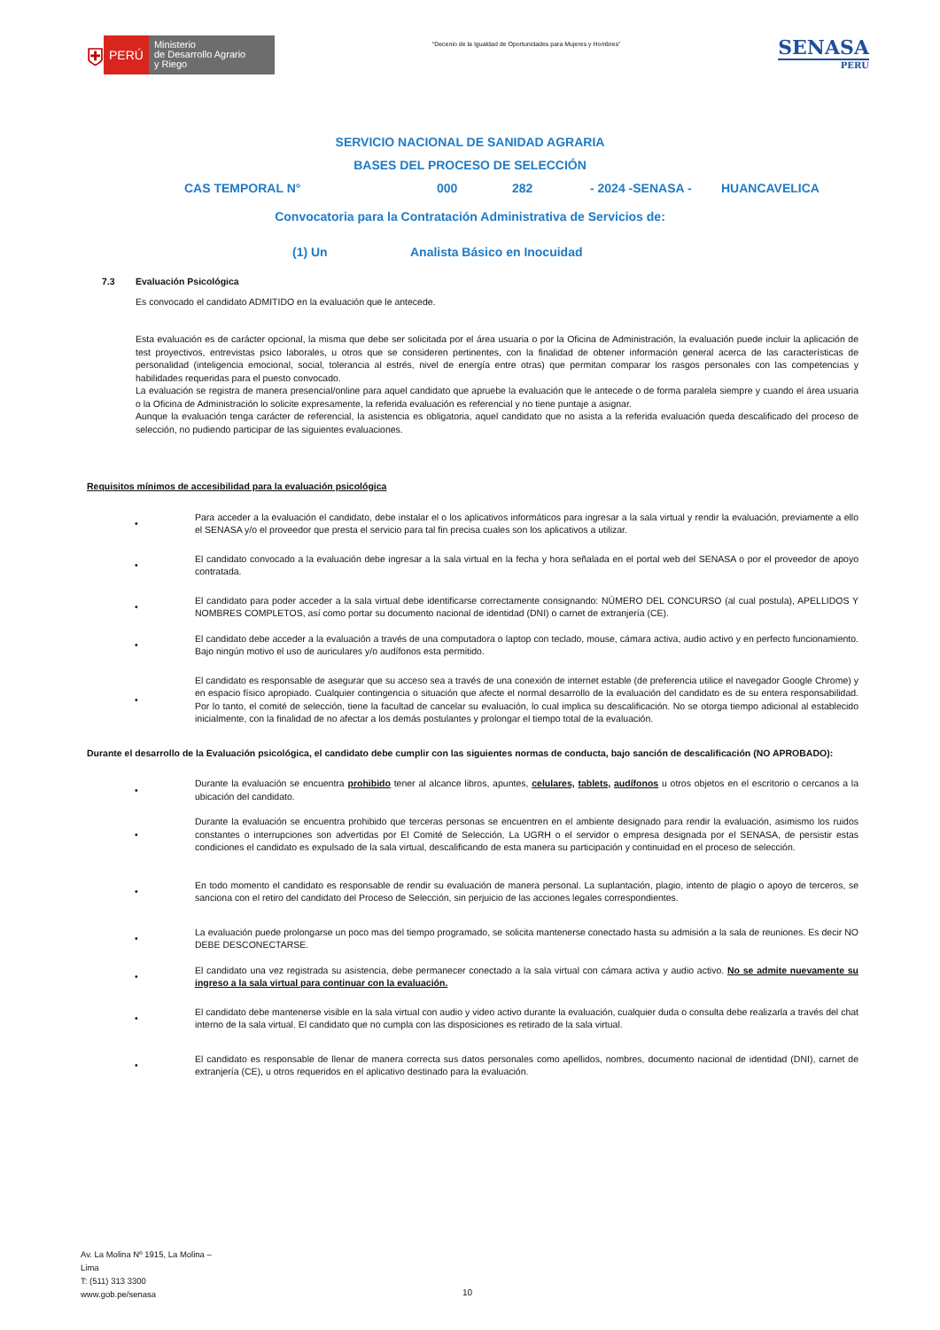⛨ PERÚ
Ministerio
de Desarrollo Agrario
y Riego
“Decenio de la Igualdad de Oportunidades para Mujeres y Hombres”
SENASA
PERU
SERVICIO NACIONAL DE SANIDAD AGRARIA
BASES DEL PROCESO DE SELECCIÓN
CAS TEMPORAL N° 000 282 - 2024 -SENASA - HUANCAVELICA
Convocatoria para la Contratación Administrativa de Servicios de:
(1) Un Analista Básico en Inocuidad
7.3 Evaluación Psicológica
Es convocado el candidato ADMITIDO en la evaluación que le antecede.
Esta evaluación es de carácter opcional, la misma que debe ser solicitada por el área usuaria o por la Oficina de Administración, la evaluación puede incluir la aplicación de test proyectivos, entrevistas psico laborales, u otros que se consideren pertinentes, con la finalidad de obtener información general acerca de las características de personalidad (inteligencia emocional, social, tolerancia al estrés, nivel de energía entre otras) que permitan comparar los rasgos personales con las competencias y habilidades requeridas para el puesto convocado.
La evaluación se registra de manera presencial/online para aquel candidato que apruebe la evaluación que le antecede o de forma paralela siempre y cuando el área usuaria o la Oficina de Administración lo solicite expresamente, la referida evaluación es referencial y no tiene puntaje a asignar.
Aunque la evaluación tenga carácter de referencial, la asistencia es obligatoria, aquel candidato que no asista a la referida evaluación queda descalificado del proceso de selección, no pudiendo participar de las siguientes evaluaciones.
Requisitos mínimos de accesibilidad para la evaluación psicológica
•
Para acceder a la evaluación el candidato, debe instalar el o los aplicativos informáticos para ingresar a la sala virtual y rendir la evaluación, previamente a ello el SENASA y/o el proveedor que presta el servicio para tal fin precisa cuales son los aplicativos a utilizar.
•
El candidato convocado a la evaluación debe ingresar a la sala virtual en la fecha y hora señalada en el portal web del SENASA o por el proveedor de apoyo contratada.
•
El candidato para poder acceder a la sala virtual debe identificarse correctamente consignando: NÚMERO DEL CONCURSO (al cual postula), APELLIDOS Y NOMBRES COMPLETOS, así como portar su documento nacional de identidad (DNI) o carnet de extranjería (CE).
•
El candidato debe acceder a la evaluación a través de una computadora o laptop con teclado, mouse, cámara activa, audio activo y en perfecto funcionamiento. Bajo ningún motivo el uso de auriculares y/o audífonos esta permitido.
•
El candidato es responsable de asegurar que su acceso sea a través de una conexión de internet estable (de preferencia utilice el navegador Google Chrome) y en espacio físico apropiado. Cualquier contingencia o situación que afecte el normal desarrollo de la evaluación del candidato es de su entera responsabilidad. Por lo tanto, el comité de selección, tiene la facultad de cancelar su evaluación, lo cual implica su descalificación. No se otorga tiempo adicional al establecido inicialmente, con la finalidad de no afectar a los demás postulantes y prolongar el tiempo total de la evaluación.
Durante el desarrollo de la Evaluación psicológica, el candidato debe cumplir con las siguientes normas de conducta, bajo sanción de descalificación (NO APROBADO):
•
Durante la evaluación se encuentra prohibido tener al alcance libros, apuntes, celulares, tablets, audífonos u otros objetos en el escritorio o cercanos a la ubicación del candidato.
•
Durante la evaluación se encuentra prohibido que terceras personas se encuentren en el ambiente designado para rendir la evaluación, asimismo los ruidos constantes o interrupciones son advertidas por El Comité de Selección, La UGRH o el servidor o empresa designada por el SENASA, de persistir estas condiciones el candidato es expulsado de la sala virtual, descalificando de esta manera su participación y continuidad en el proceso de selección.
•
En todo momento el candidato es responsable de rendir su evaluación de manera personal. La suplantación, plagio, intento de plagio o apoyo de terceros, se sanciona con el retiro del candidato del Proceso de Selección, sin perjuicio de las acciones legales correspondientes.
•
La evaluación puede prolongarse un poco mas del tiempo programado, se solicita mantenerse conectado hasta su admisión a la sala de reuniones. Es decir NO DEBE DESCONECTARSE.
•
El candidato una vez registrada su asistencia, debe permanecer conectado a la sala virtual con cámara activa y audio activo. No se admite nuevamente su ingreso a la sala virtual para continuar con la evaluación.
•
El candidato debe mantenerse visible en la sala virtual con audio y video activo durante la evaluación, cualquier duda o consulta debe realizarla a través del chat interno de la sala virtual. El candidato que no cumpla con las disposiciones es retirado de la sala virtual.
•
El candidato es responsable de llenar de manera correcta sus datos personales como apellidos, nombres, documento nacional de identidad (DNI), carnet de extranjería (CE), u otros requeridos en el aplicativo destinado para la evaluación.
Av. La Molina Nº 1915, La Molina –
Lima
T: (511) 313 3300
www.gob.pe/senasa
10